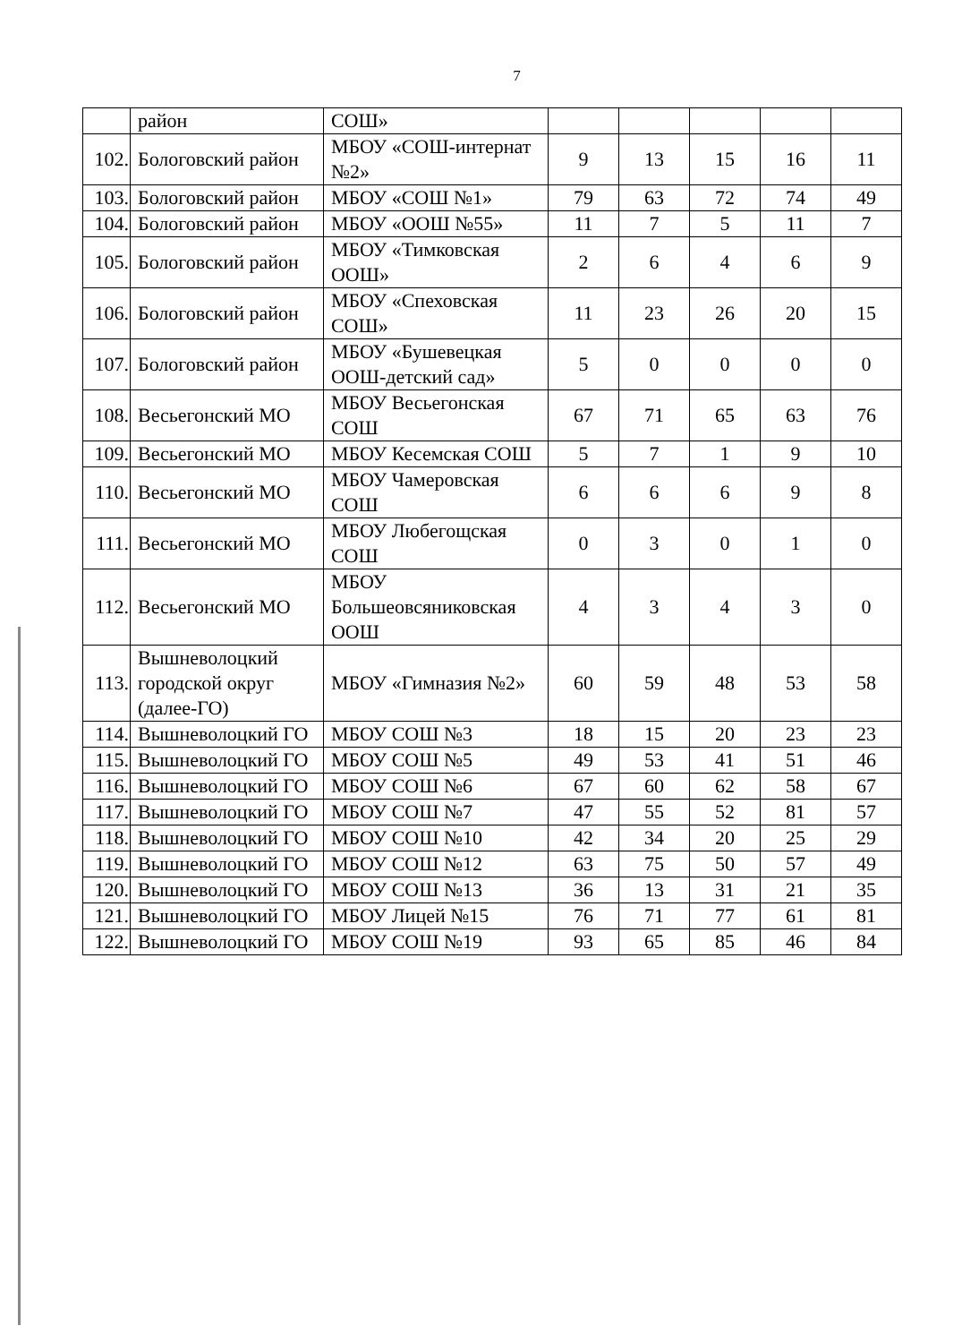7
| | район | СОШ» | | | | | |
| 102. | Бологовский район | МБОУ «СОШ-интернат №2» | 9 | 13 | 15 | 16 | 11 |
| 103. | Бологовский район | МБОУ «СОШ №1» | 79 | 63 | 72 | 74 | 49 |
| 104. | Бологовский район | МБОУ «ООШ №55» | 11 | 7 | 5 | 11 | 7 |
| 105. | Бологовский район | МБОУ «Тимковская ООШ» | 2 | 6 | 4 | 6 | 9 |
| 106. | Бологовский район | МБОУ «Спеховская СОШ» | 11 | 23 | 26 | 20 | 15 |
| 107. | Бологовский район | МБОУ «Бушевецкая ООШ-детский сад» | 5 | 0 | 0 | 0 | 0 |
| 108. | Весьегонский МО | МБОУ Весьегонская СОШ | 67 | 71 | 65 | 63 | 76 |
| 109. | Весьегонский МО | МБОУ Кесемская СОШ | 5 | 7 | 1 | 9 | 10 |
| 110. | Весьегонский МО | МБОУ Чамеровская СОШ | 6 | 6 | 6 | 9 | 8 |
| 111. | Весьегонский МО | МБОУ Любегощская СОШ | 0 | 3 | 0 | 1 | 0 |
| 112. | Весьегонский МО | МБОУ Большеовсяниковская ООШ | 4 | 3 | 4 | 3 | 0 |
| 113. | Вышневолоцкий городской округ (далее-ГО) | МБОУ «Гимназия №2» | 60 | 59 | 48 | 53 | 58 |
| 114. | Вышневолоцкий ГО | МБОУ СОШ №3 | 18 | 15 | 20 | 23 | 23 |
| 115. | Вышневолоцкий ГО | МБОУ СОШ №5 | 49 | 53 | 41 | 51 | 46 |
| 116. | Вышневолоцкий ГО | МБОУ СОШ №6 | 67 | 60 | 62 | 58 | 67 |
| 117. | Вышневолоцкий ГО | МБОУ СОШ №7 | 47 | 55 | 52 | 81 | 57 |
| 118. | Вышневолоцкий ГО | МБОУ СОШ №10 | 42 | 34 | 20 | 25 | 29 |
| 119. | Вышневолоцкий ГО | МБОУ СОШ №12 | 63 | 75 | 50 | 57 | 49 |
| 120. | Вышневолоцкий ГО | МБОУ СОШ №13 | 36 | 13 | 31 | 21 | 35 |
| 121. | Вышневолоцкий ГО | МБОУ Лицей №15 | 76 | 71 | 77 | 61 | 81 |
| 122. | Вышневолоцкий ГО | МБОУ СОШ №19 | 93 | 65 | 85 | 46 | 84 |